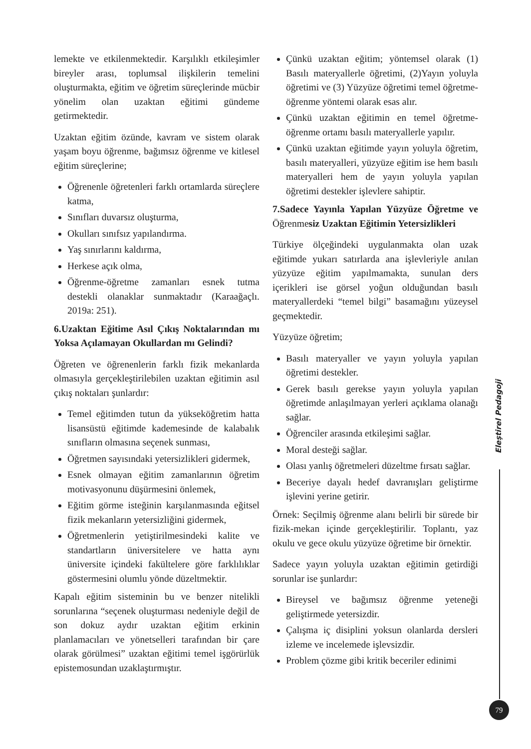lemekte ve etkilenmektedir. Karşılıklı etkileşimler bireyler arası, toplumsal ilişkilerin temelini oluşturmakta, eğitim ve öğretim süreçlerinde mücbir yönelim olan uzaktan eğitimi gündeme getirmektedir.
Uzaktan eğitim özünde, kavram ve sistem olarak yaşam boyu öğrenme, bağımsız öğrenme ve kitlesel eğitim süreçlerine;
Öğrenenle öğretenleri farklı ortamlarda süreçlere katma,
Sınıfları duvarsız oluşturma,
Okulları sınıfsız yapılandırma.
Yaş sınırlarını kaldırma,
Herkese açık olma,
Öğrenme-öğretme zamanları esnek tutma destekli olanaklar sunmaktadır (Karaağaçlı. 2019a: 251).
6.Uzaktan Eğitime Asıl Çıkış Noktalarından mı Yoksa Açılamayan Okullardan mı Gelindi?
Öğreten ve öğrenenlerin farklı fizik mekanlarda olmasıyla gerçekleştirilebilen uzaktan eğitimin asıl çıkış noktaları şunlardır:
Temel eğitimden tutun da yükseköğretim hatta lisansüstü eğitimde kademesinde de kalabalık sınıfların olmasına seçenek sunması,
Öğretmen sayısındaki yetersizlikleri gidermek,
Esnek olmayan eğitim zamanlarının öğretim motivasyonunu düşürmesini önlemek,
Eğitim görme isteğinin karşılanmasında eğitsel fizik mekanların yetersizliğini gidermek,
Öğretmenlerin yetiştirilmesindeki kalite ve standartların üniversitelere ve hatta aynı üniversite içindeki fakültelere göre farklılıklar göstermesini olumlu yönde düzeltmektir.
Kapalı eğitim sisteminin bu ve benzer nitelikli sorunlarına “seçenek oluşturması nedeniyle değil de son dokuz aydır uzaktan eğitim erkinin planlamacıları ve yönetselleri tarafından bir çare olarak görülmesi” uzaktan eğitimi temel işgörürlük epistemosundan uzaklaştırmıştır.
Çünkü uzaktan eğitim; yöntemsel olarak (1) Basılı materyallerle öğretimi, (2)Yayın yoluyla öğretimi ve (3) Yüzyüze öğretimi temel öğretme-öğrenme yöntemi olarak esas alır.
Çünkü uzaktan eğitimin en temel öğretme-öğrenme ortamı basılı materyallerle yapılır.
Çünkü uzaktan eğitimde yayın yoluyla öğretim, basılı materyalleri, yüzyüze eğitim ise hem basılı materyalleri hem de yayın yoluyla yapılan öğretimi destekler işlevlere sahiptir.
7.Sadece Yayınla Yapılan Yüzyüze Öğretme ve Öğrenmesiz Uzaktan Eğitimin Yetersizlikleri
Türkiye ölçeğindeki uygulanmakta olan uzak eğitimde yukarı satırlarda ana işlevleriyle anılan yüzyüze eğitim yapılmamakta, sunulan ders içerikleri ise görsel yoğun olduğundan basılı materyallerdeki “temel bilgi” basamağını yüzeysel geçmektedir.
Yüzyüze öğretim;
Basılı materyaller ve yayın yoluyla yapılan öğretimi destekler.
Gerek basılı gerekse yayın yoluyla yapılan öğretimde anlaşılmayan yerleri açıklama olanağı sağlar.
Öğrenciler arasında etkileşimi sağlar.
Moral desteği sağlar.
Olası yanlış öğretmeleri düzeltme fırsatı sağlar.
Beceriye dayalı hedef davranışları geliştirme işlevini yerine getirir.
Örnek: Seçilmiş öğrenme alanı belirli bir sürede bir fizik-mekan içinde gerçekleştirilir. Toplantı, yaz okulu ve gece okulu yüzyüze öğretime bir örnektir.
Sadece yayın yoluyla uzaktan eğitimin getirdiği sorunlar ise şunlardır:
Bireysel ve bağımsız öğrenme yeteneği geliştirmede yetersizdir.
Çalışma iç disiplini yoksun olanlarda dersleri izleme ve incelemede işlevsizdir.
Problem çözme gibi kritik beceriler edinimi
Eleştirel Pedagoji
79